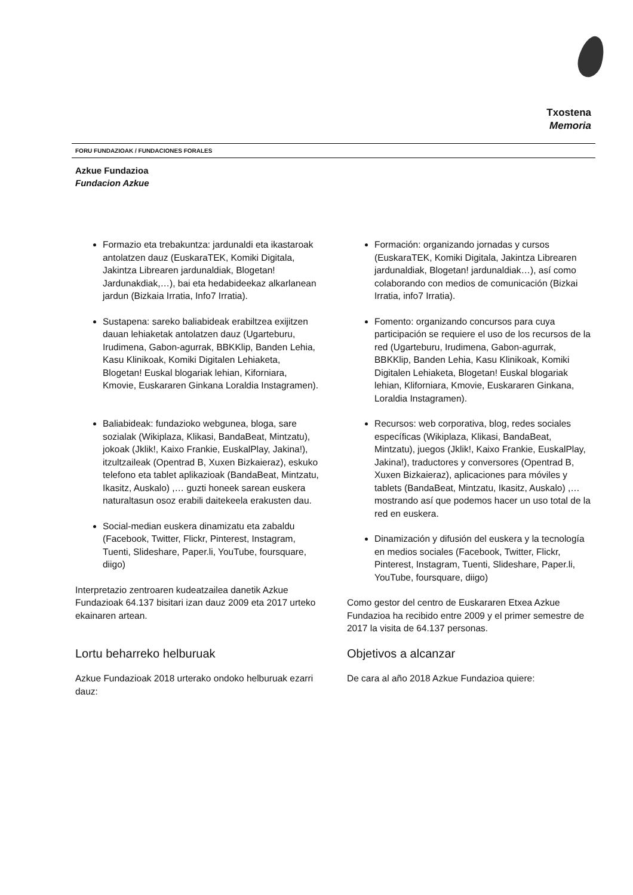Txostena
Memoria
FORU FUNDAZIOAK / FUNDACIONES FORALES
Azkue Fundazioa
Fundacion Azkue
Formazio eta trebakuntza: jardunaldi eta ikastaroak antolatzen dauz (EuskaraTEK, Komiki Digitala, Jakintza Librearen jardunaldiak, Blogetan! Jardunakdiak,…), bai eta hedabideekaz alkarlanean jardun (Bizkaia Irratia, Info7 Irratia).
Sustapena: sareko baliabideak erabiltzea exijitzen dauan lehiaketak antolatzen dauz (Ugarteburu, Irudimena, Gabon-agurrak, BBKKlip, Banden Lehia, Kasu Klinikoak, Komiki Digitalen Lehiaketa, Blogetan! Euskal blogariak lehian, Kiforniara, Kmovie, Euskararen Ginkana Loraldia Instagramen).
Baliabideak: fundazioko webgunea, bloga, sare sozialak (Wikiplaza, Klikasi, BandaBeat, Mintzatu), jokoak (Jklik!, Kaixo Frankie, EuskalPlay, Jakina!), itzultzaileak (Opentrad B, Xuxen Bizkaieraz), eskuko telefono eta tablet aplikazioak (BandaBeat, Mintzatu, Ikasitz, Auskalo) ,… guzti honeek sarean euskera naturaltasun osoz erabili daitekeela erakusten dau.
Social-median euskera dinamizatu eta zabaldu (Facebook, Twitter, Flickr, Pinterest, Instagram, Tuenti, Slideshare, Paper.li, YouTube, foursquare, diigo)
Interpretazio zentroaren kudeatzailea danetik Azkue Fundazioak 64.137 bisitari izan dauz 2009 eta 2017 urteko ekainaren artean.
Lortu beharreko helburuak
Azkue Fundazioak 2018 urterako ondoko helburuak ezarri dauz:
Formación: organizando jornadas y cursos (EuskaraTEK, Komiki Digitala, Jakintza Librearen jardunaldiak, Blogetan! jardunaldiak…), así como colaborando con medios de comunicación (Bizkai Irratia, info7 Irratia).
Fomento: organizando concursos para cuya participación se requiere el uso de los recursos de la red (Ugarteburu, Irudimena, Gabon-agurrak, BBKKlip, Banden Lehia, Kasu Klinikoak, Komiki Digitalen Lehiaketa, Blogetan! Euskal blogariak lehian, Kliforniara, Kmovie, Euskararen Ginkana, Loraldia Instagramen).
Recursos: web corporativa, blog, redes sociales específicas (Wikiplaza, Klikasi, BandaBeat, Mintzatu), juegos (Jklik!, Kaixo Frankie, EuskalPlay, Jakina!), traductores y conversores (Opentrad B, Xuxen Bizkaieraz), aplicaciones para móviles y tablets (BandaBeat, Mintzatu, Ikasitz, Auskalo) ,… mostrando así que podemos hacer un uso total de la red en euskera.
Dinamización y difusión del euskera y la tecnología en medios sociales (Facebook, Twitter, Flickr, Pinterest, Instagram, Tuenti, Slideshare, Paper.li, YouTube, foursquare, diigo)
Como gestor del centro de Euskararen Etxea Azkue Fundazioa ha recibido entre 2009 y el primer semestre de 2017 la visita de 64.137 personas.
Objetivos a alcanzar
De cara al año 2018 Azkue Fundazioa quiere: